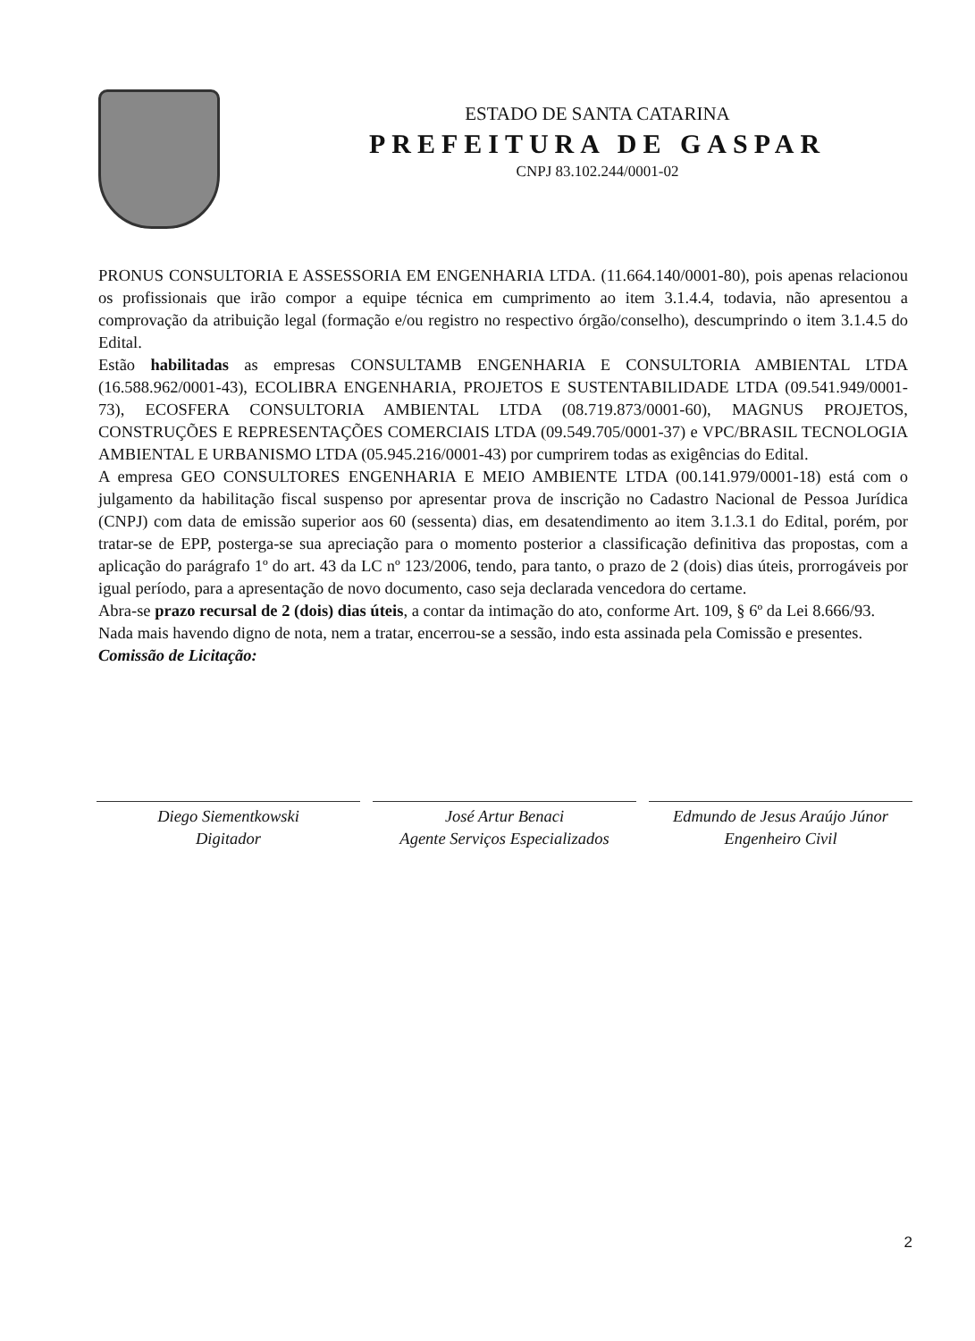ESTADO DE SANTA CATARINA
PREFEITURA DE GASPAR
CNPJ 83.102.244/0001-02
PRONUS CONSULTORIA E ASSESSORIA EM ENGENHARIA LTDA. (11.664.140/0001-80), pois apenas relacionou os profissionais que irão compor a equipe técnica em cumprimento ao item 3.1.4.4, todavia, não apresentou a comprovação da atribuição legal (formação e/ou registro no respectivo órgão/conselho), descumprindo o item 3.1.4.5 do Edital.
Estão habilitadas as empresas CONSULTAMB ENGENHARIA E CONSULTORIA AMBIENTAL LTDA (16.588.962/0001-43), ECOLIBRA ENGENHARIA, PROJETOS E SUSTENTABILIDADE LTDA (09.541.949/0001-73), ECOSFERA CONSULTORIA AMBIENTAL LTDA (08.719.873/0001-60), MAGNUS PROJETOS, CONSTRUÇÕES E REPRESENTAÇÕES COMERCIAIS LTDA (09.549.705/0001-37) e VPC/BRASIL TECNOLOGIA AMBIENTAL E URBANISMO LTDA (05.945.216/0001-43) por cumprirem todas as exigências do Edital.
A empresa GEO CONSULTORES ENGENHARIA E MEIO AMBIENTE LTDA (00.141.979/0001-18) está com o julgamento da habilitação fiscal suspenso por apresentar prova de inscrição no Cadastro Nacional de Pessoa Jurídica (CNPJ) com data de emissão superior aos 60 (sessenta) dias, em desatendimento ao item 3.1.3.1 do Edital, porém, por tratar-se de EPP, posterga-se sua apreciação para o momento posterior a classificação definitiva das propostas, com a aplicação do parágrafo 1º do art. 43 da LC nº 123/2006, tendo, para tanto, o prazo de 2 (dois) dias úteis, prorrogáveis por igual período, para a apresentação de novo documento, caso seja declarada vencedora do certame.
Abra-se prazo recursal de 2 (dois) dias úteis, a contar da intimação do ato, conforme Art. 109, § 6º da Lei 8.666/93.
Nada mais havendo digno de nota, nem a tratar, encerrou-se a sessão, indo esta assinada pela Comissão e presentes.
Comissão de Licitação:
Diego Siementkowski
Digitador
José Artur Benaci
Agente Serviços Especializados
Edmundo de Jesus Araújo Júnor
Engenheiro Civil
2